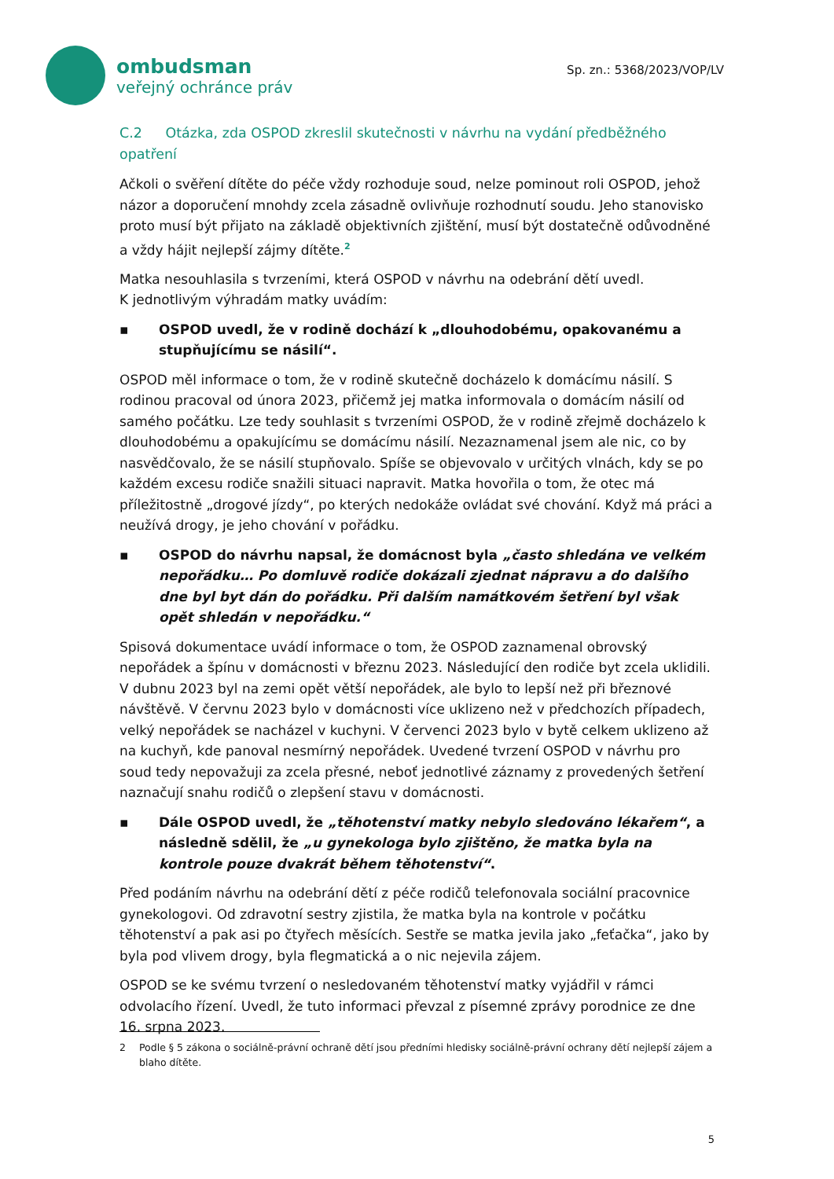ombudsman
veřejný ochránce práv
Sp. zn.: 5368/2023/VOP/LV
C.2 Otázka, zda OSPOD zkreslil skutečnosti v návrhu na vydání předběžného opatření
Ačkoli o svěření dítěte do péče vždy rozhoduje soud, nelze pominout roli OSPOD, jehož názor a doporučení mnohdy zcela zásadně ovlivňuje rozhodnutí soudu. Jeho stanovisko proto musí být přijato na základě objektivních zjištění, musí být dostatečně odůvodněné a vždy hájit nejlepší zájmy dítěte.<sup>2</sup>
Matka nesouhlasila s tvrzeními, která OSPOD v návrhu na odebrání dětí uvedl.
K jednotlivým výhradám matky uvádím:
▪ OSPOD uvedl, že v rodině dochází k „dlouhodobému, opakovanému a stupňujícímu se násilí“.
OSPOD měl informace o tom, že v rodině skutečně docházelo k domácímu násilí. S rodinou pracoval od února 2023, přičemž jej matka informovala o domácím násilí od samého počátku. Lze tedy souhlasit s tvrzeními OSPOD, že v rodině zřejmě docházelo k dlouhodobému a opakujícímu se domácímu násilí. Nezaznamenal jsem ale nic, co by nasvědčovalo, že se násilí stupňovalo. Spíše se objevovalo v určitých vlnách, kdy se po každém excesu rodiče snažili situaci napravit. Matka hovořila o tom, že otec má příležitostně „drogové jízdy“, po kterých nedokáže ovládat své chování. Když má práci a neužívá drogy, je jeho chování v pořádku.
▪ OSPOD do návrhu napsal, že domácnost byla „často shledána ve velkém nepořádku… Po domluvě rodiče dokázali zjednat nápravu a do dalšího dne byl byt dán do pořádku. Při dalším namátkovém šetření byl však opět shledán v nepořádku.“
Spisová dokumentace uvádí informace o tom, že OSPOD zaznamenal obrovský nepořádek a špínu v domácnosti v březnu 2023. Následující den rodiče byt zcela uklidili. V dubnu 2023 byl na zemi opět větší nepořádek, ale bylo to lepší než při březnové návštěvě. V červnu 2023 bylo v domácnosti více uklizeno než v předchozích případech, velký nepořádek se nacházel v kuchyni. V červenci 2023 bylo v bytě celkem uklizeno až na kuchyň, kde panoval nesmírný nepořádek. Uvedené tvrzení OSPOD v návrhu pro soud tedy nepovažuji za zcela přesné, neboť jednotlivé záznamy z provedených šetření naznačují snahu rodičů o zlepšení stavu v domácnosti.
▪ Dále OSPOD uvedl, že „těhotenství matky nebylo sledováno lékařem“, a následně sdělil, že „u gynekologa bylo zjištěno, že matka byla na kontrole pouze dvakrát během těhotenství“.
Před podáním návrhu na odebrání dětí z péče rodičů telefonovala sociální pracovnice gynekologovi. Od zdravotní sestry zjistila, že matka byla na kontrole v počátku těhotenství a pak asi po čtyřech měsících. Sestře se matka jevila jako „feťačka“, jako by byla pod vlivem drogy, byla flegmatická a o nic nejevila zájem.
OSPOD se ke svému tvrzení o nesledovaném těhotenství matky vyjádřil v rámci odvolacího řízení. Uvedl, že tuto informaci převzal z písemné zprávy porodnice ze dne 16. srpna 2023.
2 Podle § 5 zákona o sociálně-právní ochraně dětí jsou předními hledisky sociálně-právní ochrany dětí nejlepší zájem a blaho dítěte.
5